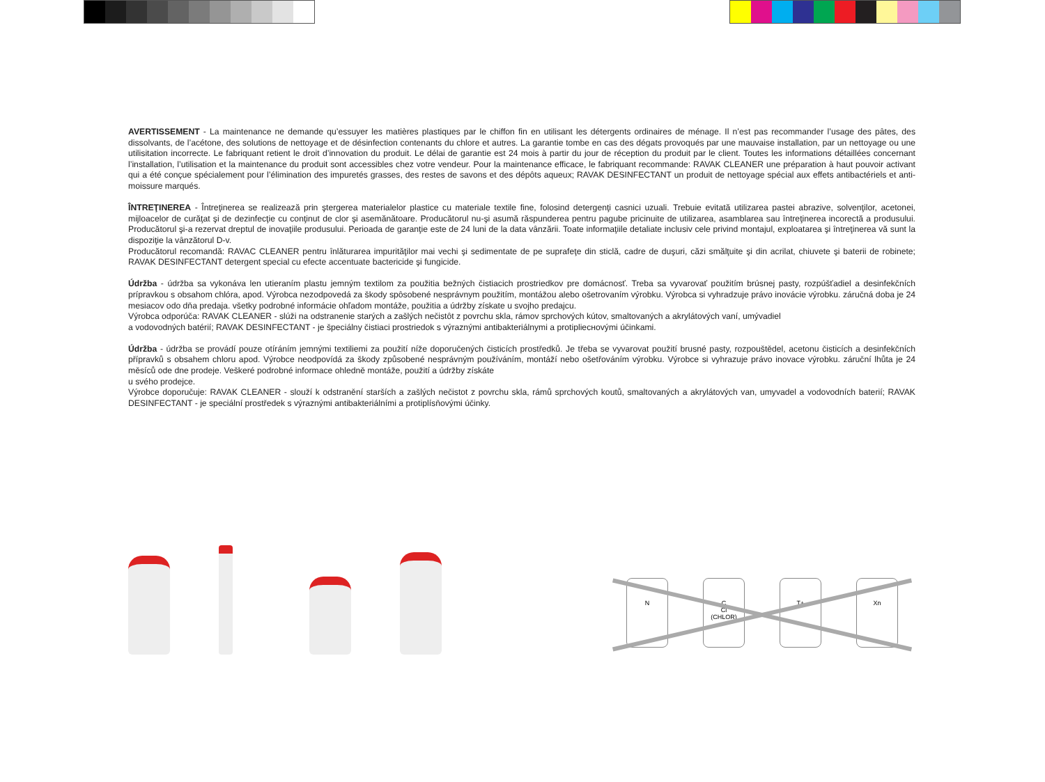AVERTISSEMENT - La maintenance ne demande qu’essuyer les matières plastiques par le chiffon fin en utilisant les détergents ordinaires de ménage. Il n’est pas recommander l’usage des pâtes, des dissolvants, de l’acétone, des solutions de nettoyage et de désinfection contenants du chlore et autres. La garantie tombe en cas des dégats provoqués par une mauvaise installation, par un nettoyage ou une utilisitation incorrecte. Le fabriquant retient le droit d’innovation du produit. Le délai de garantie est 24 mois à partir du jour de réception du produit par le client. Toutes les informations détaillées concernant l’installation, l’utilisation et la maintenance du produit sont accessibles chez votre vendeur. Pour la maintenance efficace, le fabriquant recommande: RAVAK CLEANER une préparation à haut pouvoir activant qui a été conçue spécialement pour l’élimination des impuretés grasses, des restes de savons et des dépôts aqueux; RAVAK DESINFECTANT un produit de nettoyage spécial aux effets antibactériels et anti-moissure marqués.
ÎNTREŢINEREA - Întreţinerea se realizează prin ştergerea materialelor plastice cu materiale textile fine, folosind detergenţi casnici uzuali. Trebuie evitată utilizarea pastei abrazive, solvenţilor, acetonei, mijloacelor de curăţat şi de dezinfecţie cu conţinut de clor şi asemănătoare. Producătorul nu-şi asumă răspunderea pentru pagube pricinuite de utilizarea, asamblarea sau întreţinerea incorectă a produsului. Producătorul şi-a rezervat dreptul de inovaţiile produsului. Perioada de garanţie este de 24 luni de la data vânzării. Toate informaţiile detaliate inclusiv cele privind montajul, exploatarea şi întreţinerea vă sunt la dispoziţie la vânzătorul D-v.
Producătorul recomandă: RAVAC CLEANER pentru înlăturarea impurităţilor mai vechi şi sedimentate de pe suprafeţe din sticlă, cadre de duşuri, căzi smălţuite şi din acrilat, chiuvete şi baterii de robinete; RAVAK DESINFECTANT detergent special cu efecte accentuate bactericide şi fungicide.
Údržba - údržba sa vykonáva len utieraním plastu jemným textilom za použitia bežných čistiacich prostriedkov pre domácnosť. Treba sa vyvarovať použitím brúsnej pasty, rozpúšťadiel a desinfekčních prípravkou s obsahom chlóra, apod. Výrobca nezodpovedá za škody spôsobené nesprávnym použitím, montážou alebo ošetrovaním výrobku. Výrobca si vyhradzuje právo inovácie výrobku. záručná doba je 24 mesiacov odo dňa predaja. všetky podrobné informácie ohľadom montáže, použitia a údržby získate u svojho predajcu.
Výrobca odporúča: RAVAK CLEANER - slúži na odstranenie starých a zašlých nečistôt z povrchu skla, rámov sprchových kútov, smaltovaných a akrylátových vaní, umývadiel
a vodovodných batérií; RAVAK DESINFECTANT - je špeciálny čistiaci prostriedok s výraznými antibakteriálnymi a protiplieснovými účinkami.
Údržba - údržba se provádí pouze otíráním jemnými textiliemi za použití níže doporučených čisticích prostředků. Je třeba se vyvarovat použití brusné pasty, rozpouštědel, acetonu čisticích a desinfekčních přípravků s obsahem chloru apod. Výrobce neodpovídá za škody způsobené nesprávným používáním, montáží nebo ošetřováním výrobku. Výrobce si vyhrazuje právo inovace výrobku. záruční lhůta je 24 měsíců ode dne prodeje. Veškeré podrobné informace ohledně montáže, použití a údržby získáte
u svého prodejce.
Výrobce doporučuje: RAVAK CLEANER - slouží k odstranění starších a zašlých nečistot z povrchu skla, rámů sprchových koutů, smaltovaných a akrylátových van, umyvadel a vodovodních baterií; RAVAK DESINFECTANT - je speciální prostředek s výraznými antibakteriálními a protiplísňovými účinky.
N C
Cl
(CHLOR)
T+ Xn